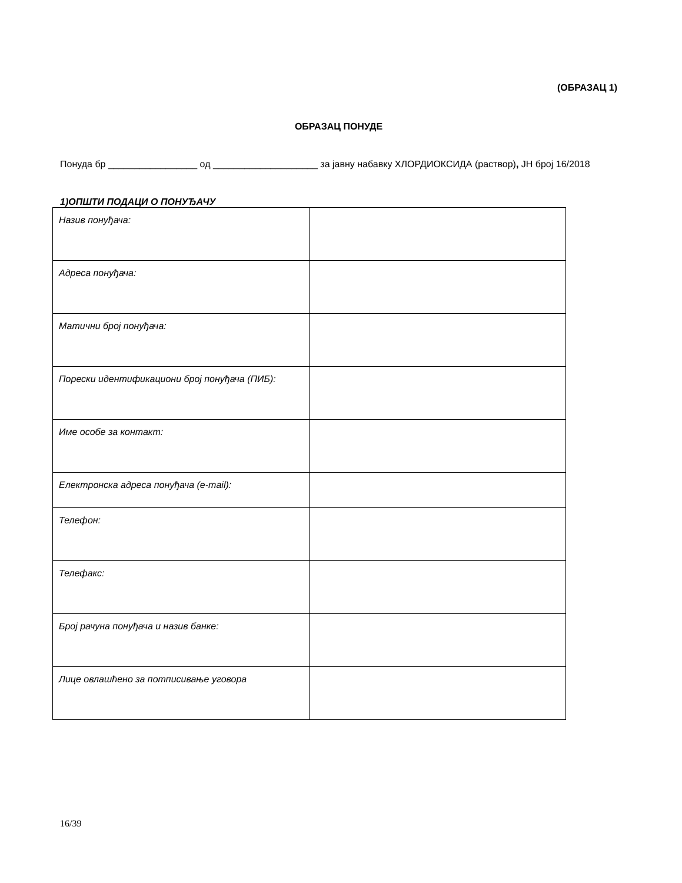(ОБРАЗАЦ 1)
ОБРАЗАЦ ПОНУДЕ
Понуда бр _________________ од ____________________ за јавну набавку ХЛОРДИОКСИДА (раствор), ЈН број 16/2018
1)ОПШТИ ПОДАЦИ О ПОНУЂАЧУ
| Назив понуђача: | |
| Адреса понуђача: | |
| Матични број понуђача: | |
| Порески идентификациони број понуђача (ПИБ): | |
| Име особе за контакт: | |
| Електронска адреса понуђача (e-mail): | |
| Телефон: | |
| Телефакс: | |
| Број рачуна понуђача и назив банке: | |
| Лице овлашћено за потписивање уговора | |
16/39